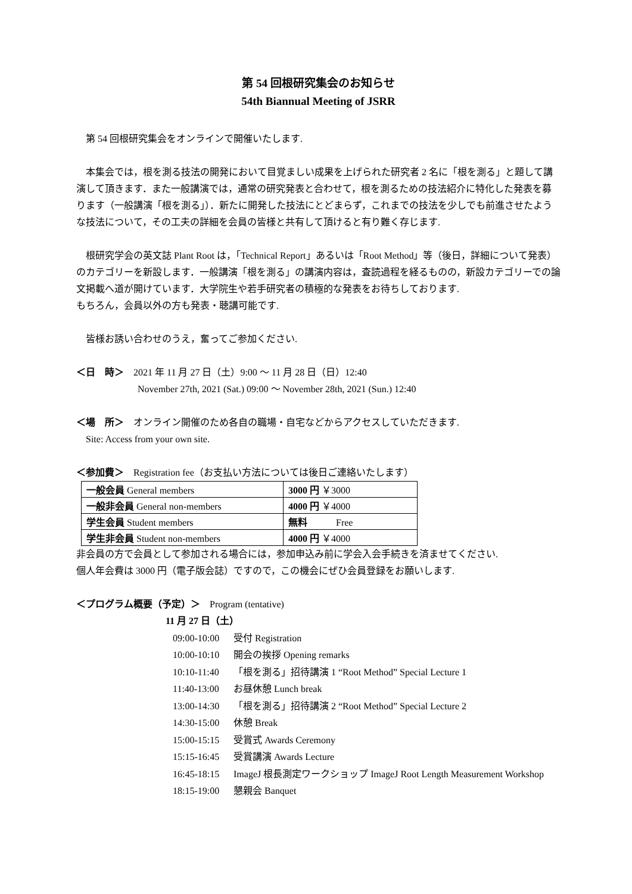第 54 回根研究集会のお知らせ
54th Biannual Meeting of JSRR
第 54 回根研究集会をオンラインで開催いたします.
本集会では，根を測る技法の開発において目覚ましい成果を上げられた研究者 2 名に「根を測る」と題して講演して頂きます．また一般講演では，通常の研究発表と合わせて，根を測るための技法紹介に特化した発表を募ります（一般講演「根を測る」）．新たに開発した技法にとどまらず，これまでの技法を少しでも前進させたような技法について，その工夫の詳細を会員の皆様と共有して頂けると有り難く存じます.
根研究学会の英文誌 Plant Root は，「Technical Report」あるいは「Root Method」等（後日，詳細について発表）のカテゴリーを新設します．一般講演「根を測る」の講演内容は，査読過程を経るものの，新設カテゴリーでの論文掲載へ道が開けています．大学院生や若手研究者の積極的な発表をお待ちしております.
もちろん，会員以外の方も発表・聴講可能です.
皆様お誘い合わせのうえ，奮ってご参加ください.
＜日　時＞　2021 年 11 月 27 日（土）9:00 ～ 11 月 28 日（日）12:40
November 27th, 2021 (Sat.) 09:00 ～ November 28th, 2021 (Sun.) 12:40
＜場　所＞　オンライン開催のため各自の職場・自宅などからアクセスしていただきます.
　Site: Access from your own site.
＜参加費＞　Registration fee（お支払い方法については後日ご連絡いたします）
| 一般会員 General members | 3000 円 ￥3000 |
| 一般非会員 General non-members | 4000 円 ￥4000 |
| 学生会員 Student members | 無料 Free |
| 学生非会員 Student non-members | 4000 円 ￥4000 |
非会員の方で会員として参加される場合には，参加申込み前に学会入会手続きを済ませてください.
個人年会費は 3000 円（電子版会誌）ですので，この機会にぜひ会員登録をお願いします.
＜プログラム概要（予定）＞　Program (tentative)
11 月 27 日（土）
09:00-10:00 受付 Registration
10:00-10:10 開会の挨拶 Opening remarks
10:10-11:40 「根を測る」招待講演 1 “Root Method” Special Lecture 1
11:40-13:00 お昼休憩 Lunch break
13:00-14:30 「根を測る」招待講演 2 “Root Method” Special Lecture 2
14:30-15:00 休憩 Break
15:00-15:15 受賞式 Awards Ceremony
15:15-16:45 受賞講演 Awards Lecture
16:45-18:15 ImageJ 根長測定ワークショップ ImageJ Root Length Measurement Workshop
18:15-19:00 懇親会 Banquet